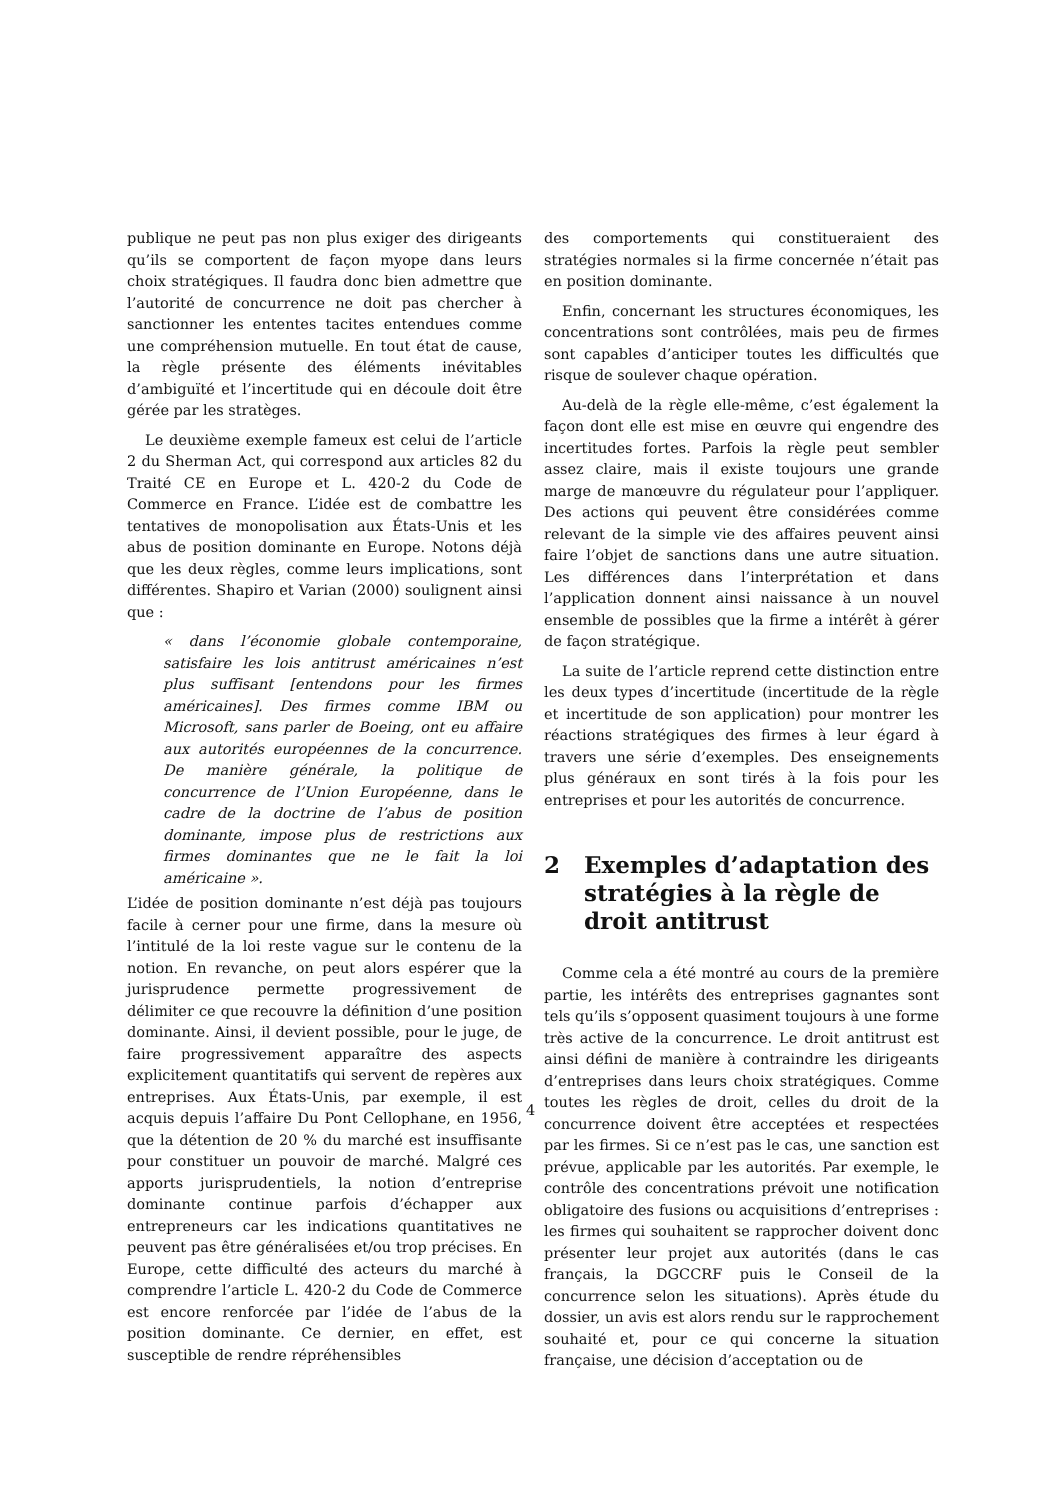publique ne peut pas non plus exiger des dirigeants qu’ils se comportent de façon myope dans leurs choix stratégiques. Il faudra donc bien admettre que l’autorité de concurrence ne doit pas chercher à sanctionner les ententes tacites entendues comme une compréhension mutuelle. En tout état de cause, la règle présente des éléments inévitables d’ambiguïté et l’incertitude qui en découle doit être gérée par les stratèges.
Le deuxième exemple fameux est celui de l’article 2 du Sherman Act, qui correspond aux articles 82 du Traité CE en Europe et L. 420-2 du Code de Commerce en France. L’idée est de combattre les tentatives de monopolisation aux États-Unis et les abus de position dominante en Europe. Notons déjà que les deux règles, comme leurs implications, sont différentes. Shapiro et Varian (2000) soulignent ainsi que :
« dans l’économie globale contemporaine, satisfaire les lois antitrust américaines n’est plus suffisant [entendons pour les firmes américaines]. Des firmes comme IBM ou Microsoft, sans parler de Boeing, ont eu affaire aux autorités européennes de la concurrence. De manière générale, la politique de concurrence de l’Union Européenne, dans le cadre de la doctrine de l’abus de position dominante, impose plus de restrictions aux firmes dominantes que ne le fait la loi américaine ».
L’idée de position dominante n’est déjà pas toujours facile à cerner pour une firme, dans la mesure où l’intitulé de la loi reste vague sur le contenu de la notion. En revanche, on peut alors espérer que la jurisprudence permette progressivement de délimiter ce que recouvre la définition d’une position dominante. Ainsi, il devient possible, pour le juge, de faire progressivement apparaître des aspects explicitement quantitatifs qui servent de repères aux entreprises. Aux États-Unis, par exemple, il est acquis depuis l’affaire Du Pont Cellophane, en 1956, que la détention de 20 % du marché est insuffisante pour constituer un pouvoir de marché. Malgré ces apports jurisprudentiels, la notion d’entreprise dominante continue parfois d’échapper aux entrepreneurs car les indications quantitatives ne peuvent pas être généralisées et/ou trop précises. En Europe, cette difficulté des acteurs du marché à comprendre l’article L. 420-2 du Code de Commerce est encore renforcée par l’idée de l’abus de la position dominante. Ce dernier, en effet, est susceptible de rendre répréhensibles
des comportements qui constitueraient des stratégies normales si la firme concernée n’était pas en position dominante.
Enfin, concernant les structures économiques, les concentrations sont contrôlées, mais peu de firmes sont capables d’anticiper toutes les difficultés que risque de soulever chaque opération.
Au-delà de la règle elle-même, c’est également la façon dont elle est mise en œuvre qui engendre des incertitudes fortes. Parfois la règle peut sembler assez claire, mais il existe toujours une grande marge de manœuvre du régulateur pour l’appliquer. Des actions qui peuvent être considérées comme relevant de la simple vie des affaires peuvent ainsi faire l’objet de sanctions dans une autre situation. Les différences dans l’interprétation et dans l’application donnent ainsi naissance à un nouvel ensemble de possibles que la firme a intérêt à gérer de façon stratégique.
La suite de l’article reprend cette distinction entre les deux types d’incertitude (incertitude de la règle et incertitude de son application) pour montrer les réactions stratégiques des firmes à leur égard à travers une série d’exemples. Des enseignements plus généraux en sont tirés à la fois pour les entreprises et pour les autorités de concurrence.
2 Exemples d’adaptation des stratégies à la règle de droit antitrust
Comme cela a été montré au cours de la première partie, les intérêts des entreprises gagnantes sont tels qu’ils s’opposent quasiment toujours à une forme très active de la concurrence. Le droit antitrust est ainsi défini de manière à contraindre les dirigeants d’entreprises dans leurs choix stratégiques. Comme toutes les règles de droit, celles du droit de la concurrence doivent être acceptées et respectées par les firmes. Si ce n’est pas le cas, une sanction est prévue, applicable par les autorités. Par exemple, le contrôle des concentrations prévoit une notification obligatoire des fusions ou acquisitions d’entreprises : les firmes qui souhaitent se rapprocher doivent donc présenter leur projet aux autorités (dans le cas français, la DGCCRF puis le Conseil de la concurrence selon les situations). Après étude du dossier, un avis est alors rendu sur le rapprochement souhaité et, pour ce qui concerne la situation française, une décision d’acceptation ou de
4